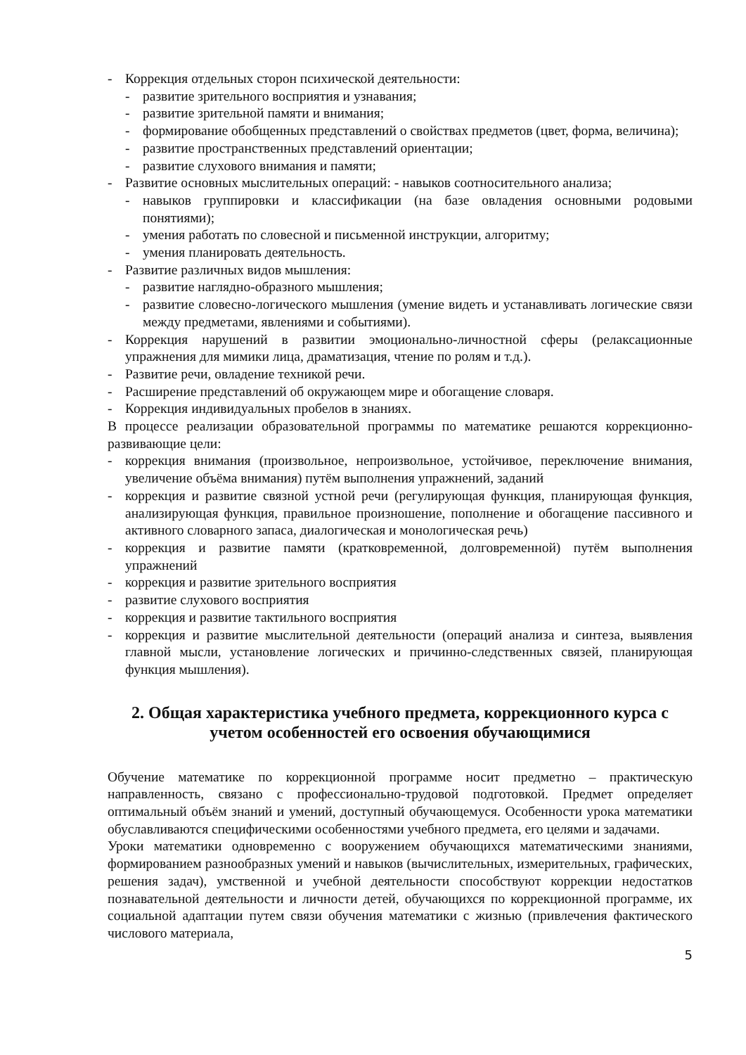- Коррекция отдельных сторон психической деятельности:
- развитие зрительного восприятия и узнавания;
- развитие зрительной памяти и внимания;
- формирование обобщенных представлений о свойствах предметов (цвет, форма, величина);
- развитие пространственных представлений ориентации;
- развитие слухового внимания и памяти;
- Развитие основных мыслительных операций: - навыков соотносительного анализа;
- навыков группировки и классификации (на базе овладения основными родовыми понятиями);
- умения работать по словесной и письменной инструкции, алгоритму;
- умения планировать деятельность.
- Развитие различных видов мышления:
- развитие наглядно-образного мышления;
- развитие словесно-логического мышления (умение видеть и устанавливать логические связи между предметами, явлениями и событиями).
- Коррекция нарушений в развитии эмоционально-личностной сферы (релаксационные упражнения для мимики лица, драматизация, чтение по ролям и т.д.).
- Развитие речи, овладение техникой речи.
- Расширение представлений об окружающем мире и обогащение словаря.
- Коррекция индивидуальных пробелов в знаниях.
В процессе реализации образовательной программы по математике решаются коррекционно-развивающие цели:
- коррекция внимания (произвольное, непроизвольное, устойчивое, переключение внимания, увеличение объёма внимания) путём выполнения упражнений, заданий
- коррекция и развитие связной устной речи (регулирующая функция, планирующая функция, анализирующая функция, правильное произношение, пополнение и обогащение пассивного и активного словарного запаса, диалогическая и монологическая речь)
- коррекция и развитие памяти (кратковременной, долговременной) путём выполнения упражнений
- коррекция и развитие зрительного восприятия
- развитие слухового восприятия
- коррекция и развитие тактильного восприятия
- коррекция и развитие мыслительной деятельности (операций анализа и синтеза, выявления главной мысли, установление логических и причинно-следственных связей, планирующая функция мышления).
2. Общая характеристика учебного предмета, коррекционного курса с учетом особенностей его освоения обучающимися
Обучение математике по коррекционной программе носит предметно – практическую направленность, связано с профессионально-трудовой подготовкой. Предмет определяет оптимальный объём знаний и умений, доступный обучающемуся. Особенности урока математики обуславливаются специфическими особенностями учебного предмета, его целями и задачами.
Уроки математики одновременно с вооружением обучающихся математическими знаниями, формированием разнообразных умений и навыков (вычислительных, измерительных, графических, решения задач), умственной и учебной деятельности способствуют коррекции недостатков познавательной деятельности и личности детей, обучающихся по коррекционной программе, их социальной адаптации путем связи обучения математики с жизнью (привлечения фактического числового материала,
5